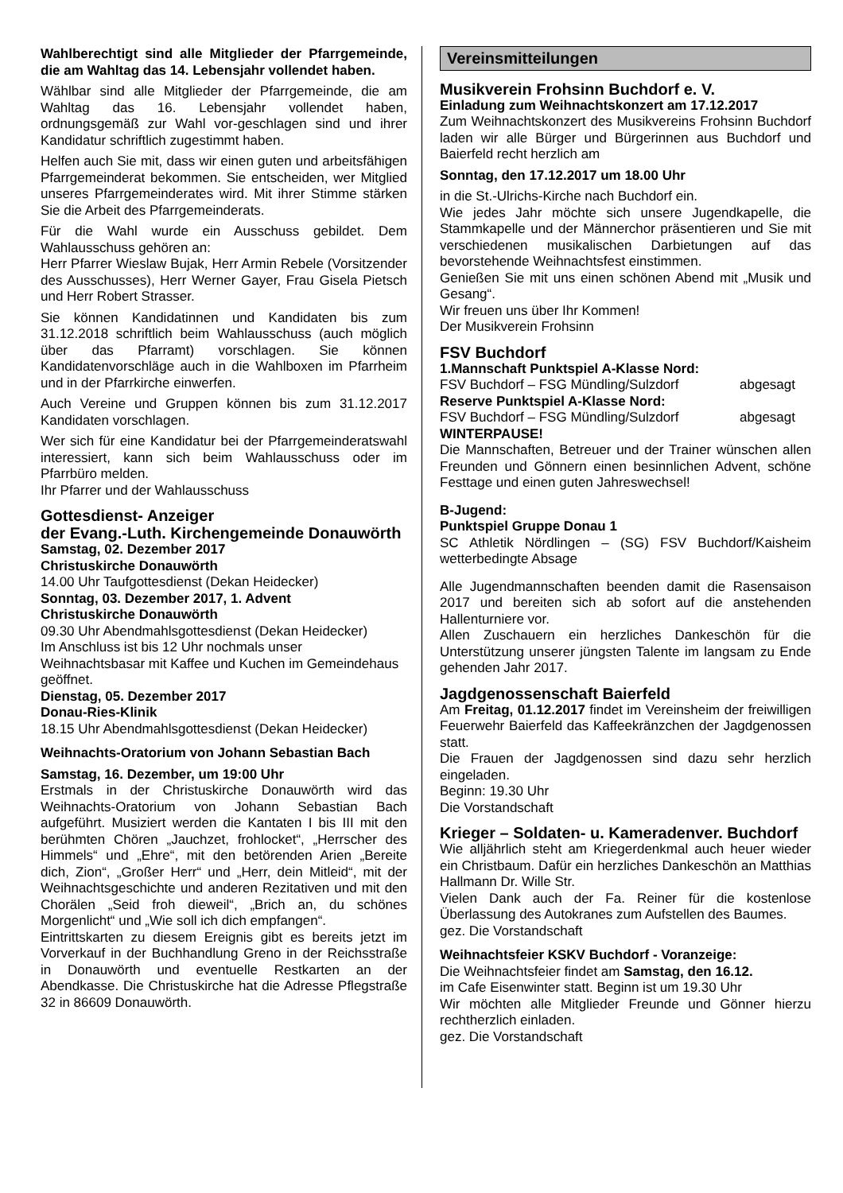Wahlberechtigt sind alle Mitglieder der Pfarrgemeinde, die am Wahltag das 14. Lebensjahr vollendet haben.
Wählbar sind alle Mitglieder der Pfarrgemeinde, die am Wahltag das 16. Lebensjahr vollendet haben, ordnungsgemäß zur Wahl vor-geschlagen sind und ihrer Kandidatur schriftlich zugestimmt haben.
Helfen auch Sie mit, dass wir einen guten und arbeitsfähigen Pfarrgemeinderat bekommen. Sie entscheiden, wer Mitglied unseres Pfarrgemeinderates wird. Mit ihrer Stimme stärken Sie die Arbeit des Pfarrgemeinderats.
Für die Wahl wurde ein Ausschuss gebildet. Dem Wahlausschuss gehören an:
Herr Pfarrer Wieslaw Bujak, Herr Armin Rebele (Vorsitzender des Ausschusses), Herr Werner Gayer, Frau Gisela Pietsch und Herr Robert Strasser.
Sie können Kandidatinnen und Kandidaten bis zum 31.12.2018 schriftlich beim Wahlausschuss (auch möglich über das Pfarramt) vorschlagen. Sie können Kandidatenvorschläge auch in die Wahlboxen im Pfarrheim und in der Pfarrkirche einwerfen.
Auch Vereine und Gruppen können bis zum 31.12.2017 Kandidaten vorschlagen.
Wer sich für eine Kandidatur bei der Pfarrgemeinderatswahl interessiert, kann sich beim Wahlausschuss oder im Pfarrbüro melden.
Ihr Pfarrer und der Wahlausschuss
Gottesdienst- Anzeiger
der Evang.-Luth. Kirchengemeinde Donauwörth
Samstag, 02. Dezember 2017
Christuskirche Donauwörth
14.00 Uhr Taufgottesdienst (Dekan Heidecker)
Sonntag, 03. Dezember 2017, 1. Advent
Christuskirche Donauwörth
09.30 Uhr Abendmahlsgottesdienst (Dekan Heidecker)
Im Anschluss ist bis 12 Uhr nochmals unser Weihnachtsbasar mit Kaffee und Kuchen im Gemeindehaus geöffnet.
Dienstag, 05. Dezember 2017
Donau-Ries-Klinik
18.15 Uhr Abendmahlsgottesdienst (Dekan Heidecker)
Weihnachts-Oratorium von Johann Sebastian Bach
Samstag, 16. Dezember, um 19:00 Uhr
Erstmals in der Christuskirche Donauwörth wird das Weihnachts-Oratorium von Johann Sebastian Bach aufgeführt. Musiziert werden die Kantaten I bis III mit den berühmten Chören „Jauchzet, frohlocket“, „Herrscher des Himmels“ und „Ehre“, mit den betörenden Arien „Bereite dich, Zion“, „Großer Herr“ und „Herr, dein Mitleid“, mit der Weihnachtsgeschichte und anderen Rezitativen und mit den Chorälen „Seid froh dieweil“, „Brich an, du schönes Morgenlicht“ und „Wie soll ich dich empfangen“.
Eintrittskarten zu diesem Ereignis gibt es bereits jetzt im Vorverkauf in der Buchhandlung Greno in der Reichsstraße in Donauwörth und eventuelle Restkarten an der Abendkasse. Die Christuskirche hat die Adresse Pflegstraße 32 in 86609 Donauwörth.
Vereinsmitteilungen
Musikverein Frohsinn Buchdorf e. V.
Einladung zum Weihnachtskonzert am 17.12.2017
Zum Weihnachtskonzert des Musikvereins Frohsinn Buchdorf laden wir alle Bürger und Bürgerinnen aus Buchdorf und Baierfeld recht herzlich am
Sonntag, den 17.12.2017 um 18.00 Uhr
in die St.-Ulrichs-Kirche nach Buchdorf ein.
Wie jedes Jahr möchte sich unsere Jugendkapelle, die Stammkapelle und der Männerchor präsentieren und Sie mit verschiedenen musikalischen Darbietungen auf das bevorstehende Weihnachtsfest einstimmen.
Genießen Sie mit uns einen schönen Abend mit „Musik und Gesang“.
Wir freuen uns über Ihr Kommen!
Der Musikverein Frohsinn
FSV Buchdorf
1.Mannschaft Punktspiel A-Klasse Nord:
FSV Buchdorf – FSG Mündling/Sulzdorf abgesagt
Reserve Punktspiel A-Klasse Nord:
FSV Buchdorf – FSG Mündling/Sulzdorf abgesagt
WINTERPAUSE!
Die Mannschaften, Betreuer und der Trainer wünschen allen Freunden und Gönnern einen besinnlichen Advent, schöne Festtage und einen guten Jahreswechsel!
B-Jugend:
Punktspiel Gruppe Donau 1
SC Athletik Nördlingen – (SG) FSV Buchdorf/Kaisheim wetterbedingte Absage
Alle Jugendmannschaften beenden damit die Rasensaison 2017 und bereiten sich ab sofort auf die anstehenden Hallenturniere vor.
Allen Zuschauern ein herzliches Dankeschön für die Unterstützung unserer jüngsten Talente im langsam zu Ende gehenden Jahr 2017.
Jagdgenossenschaft Baierfeld
Am Freitag, 01.12.2017 findet im Vereinsheim der freiwilligen Feuerwehr Baierfeld das Kaffeekränzchen der Jagdgenossen statt.
Die Frauen der Jagdgenossen sind dazu sehr herzlich eingeladen.
Beginn: 19.30 Uhr
Die Vorstandschaft
Krieger – Soldaten- u. Kameradenver. Buchdorf
Wie alljährlich steht am Kriegerdenkmal auch heuer wieder ein Christbaum. Dafür ein herzliches Dankeschön an Matthias Hallmann Dr. Wille Str.
Vielen Dank auch der Fa. Reiner für die kostenlose Überlassung des Autokranes zum Aufstellen des Baumes.
gez. Die Vorstandschaft
Weihnachtsfeier KSKV Buchdorf - Voranzeige:
Die Weihnachtsfeier findet am Samstag, den 16.12.
im Cafe Eisenwinter statt. Beginn ist um 19.30 Uhr
Wir möchten alle Mitglieder Freunde und Gönner hierzu rechtherzlich einladen.
gez. Die Vorstandschaft